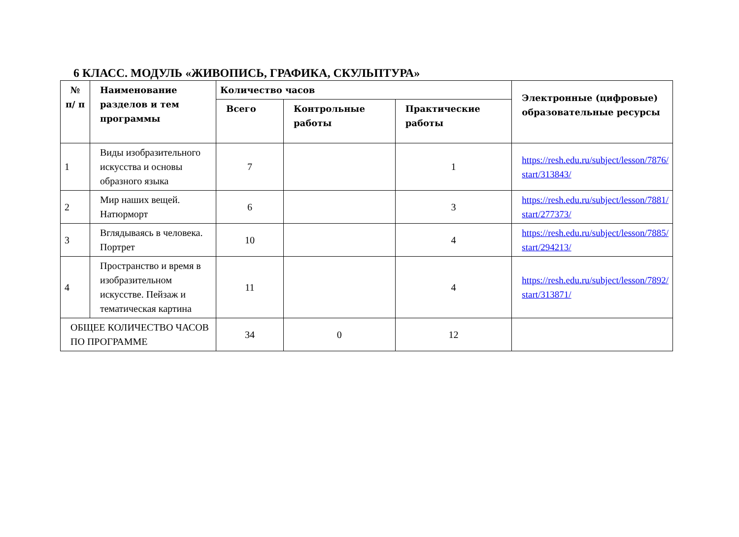6 КЛАСС. МОДУЛЬ «ЖИВОПИСЬ, ГРАФИКА, СКУЛЬПТУРА»
| № п/ п | Наименование разделов и тем программы | Количество часов | | | Электронные (цифровые) образовательные ресурсы |
| --- | --- | --- | --- | --- | --- |
| | | Всего | Контрольные работы | Практические работы | |
| 1 | Виды изобразительного искусства и основы образного языка | 7 | | 1 | https://resh.edu.ru/subject/lesson/7876/ start/313843/ |
| 2 | Мир наших вещей. Натюрморт | 6 | | 3 | https://resh.edu.ru/subject/lesson/7881/ start/277373/ |
| 3 | Вглядываясь в человека. Портрет | 10 | | 4 | https://resh.edu.ru/subject/lesson/7885/ start/294213/ |
| 4 | Пространство и время в изобразительном искусстве. Пейзаж и тематическая картина | 11 | | 4 | https://resh.edu.ru/subject/lesson/7892/ start/313871/ |
| ОБЩЕЕ КОЛИЧЕСТВО ЧАСОВ ПО ПРОГРАММЕ | | 34 | 0 | 12 | |